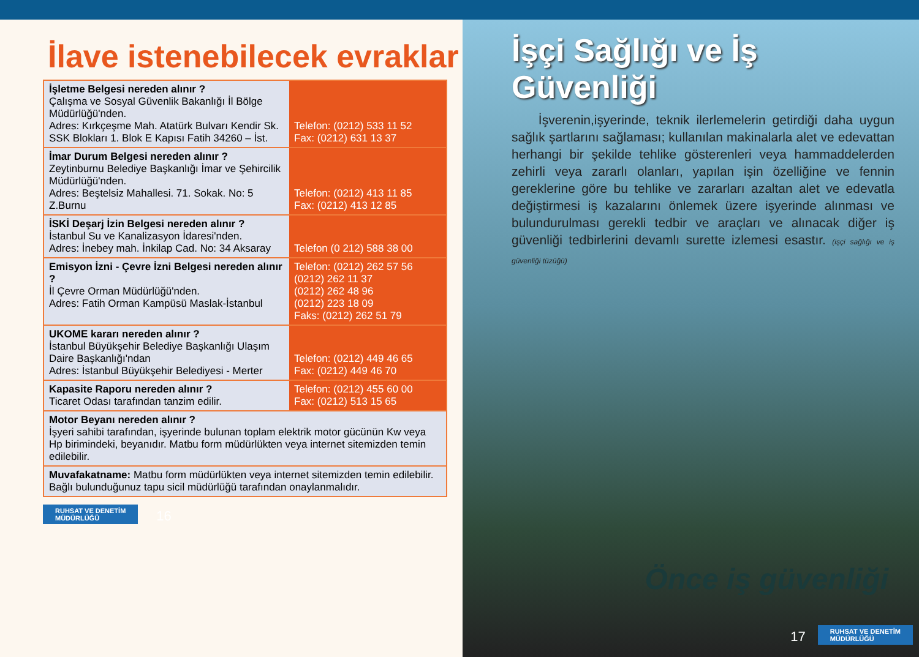İlave istenebilecek evraklar
| İşletme Belgesi nereden alınır ? Çalışma ve Sosyal Güvenlik Bakanlığı İl Bölge Müdürlüğü'nden. Adres: Kırkçeşme Mah. Atatürk Bulvarı Kendir Sk. SSK Blokları 1. Blok E Kapısı Fatih 34260 – İst. | Telefon: (0212) 533 11 52 Fax: (0212) 631 13 37 |
| İmar Durum Belgesi nereden alınır ? Zeytinburnu Belediye Başkanlığı İmar ve Şehircilik Müdürlüğü'nden. Adres: Beştelsiz Mahallesi. 71. Sokak. No: 5 Z.Burnu | Telefon: (0212) 413 11 85 Fax: (0212) 413 12 85 |
| İSKİ Deşarj İzin Belgesi nereden alınır ? İstanbul Su ve Kanalizasyon İdaresi'nden. Adres: İnebey mah. İnkilap Cad. No: 34 Aksaray | Telefon (0 212) 588 38 00 |
| Emisyon İzni - Çevre İzni Belgesi nereden alınır ? İl Çevre Orman Müdürlüğü'nden. Adres: Fatih Orman Kampüsü Maslak-İstanbul | Telefon: (0212) 262 57 56 (0212) 262 11 37 (0212) 262 48 96 (0212) 223 18 09 Faks: (0212) 262 51 79 |
| UKOME kararı nereden alınır ? İstanbul Büyükşehir Belediye Başkanlığı Ulaşım Daire Başkanlığı'ndan Adres: İstanbul Büyükşehir Belediyesi - Merter | Telefon: (0212) 449 46 65 Fax: (0212) 449 46 70 |
| Kapasite Raporu nereden alınır ? Ticaret Odası tarafından tanzim edilir. | Telefon: (0212) 455 60 00 Fax: (0212) 513 15 65 |
| Motor Beyanı nereden alınır ? İşyeri sahibi tarafından, işyerinde bulunan toplam elektrik motor gücünün Kw veya Hp birimindeki, beyanıdır. Matbu form müdürlükten veya internet sitemizden temin edilebilir. | |
| Muvafakatname: Matbu form müdürlükten veya internet sitemizden temin edilebilir. Bağlı bulunduğunuz tapu sicil müdürlüğü tarafından onaylanmalıdır. | |
RUHSAT VE DENETİM
MÜDÜRLÜĞÜ 16
İşçi Sağlığı ve İş Güvenliği
İşverenin,işyerinde, teknik ilerlemelerin getirdiği daha uygun sağlık şartlarını sağlaması; kullanılan makinalarla alet ve edevattan herhangi bir şekilde tehlike gösterenleri veya hammaddelerden zehirli veya zararlı olanları, yapılan işin özelliğine ve fennin gereklerine göre bu tehlike ve zararları azaltan alet ve edevatla değiştirmesi iş kazalarını önlemek üzere işyerinde alınması ve bulundurulması gerekli tedbir ve araçları ve alınacak diğer iş güvenliği tedbirlerini devamlı surette izlemesi esastır. (işçi sağlığı ve iş güvenliği tüzüğü)
Önce iş güvenliği
17 RUHSAT VE DENETİM
MÜDÜRLÜĞÜ